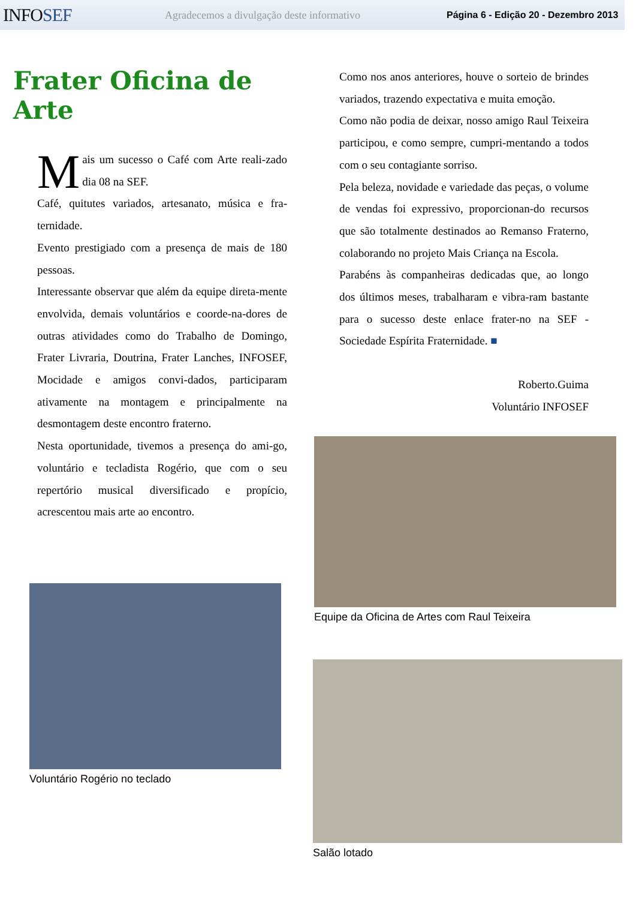INFOSEF
Agradecemos a divulgação deste informativo
Página 6 - Edição 20 - Dezembro 2013
Frater Oficina de Arte
Mais um sucesso o Café com Arte reali-zado dia 08 na SEF.
Café, quitutes variados, artesanato, música e fra-ternidade.
Evento prestigiado com a presença de mais de 180 pessoas.
Interessante observar que além da equipe direta-mente envolvida, demais voluntários e coorde-na-dores de outras atividades como do Trabalho de Domingo, Frater Livraria, Doutrina, Frater Lanches, INFOSEF, Mocidade e amigos convi-dados, participaram ativamente na montagem e principalmente na desmontagem deste encontro fraterno.
Nesta oportunidade, tivemos a presença do ami-go, voluntário e tecladista Rogério, que com o seu repertório musical diversificado e propício, acrescentou mais arte ao encontro.
Voluntário Rogério no teclado
Como nos anos anteriores, houve o sorteio de brindes variados, trazendo expectativa e muita emoção.
Como não podia de deixar, nosso amigo Raul Teixeira participou, e como sempre, cumpri-mentando a todos com o seu contagiante sorriso.
Pela beleza, novidade e variedade das peças, o volume de vendas foi expressivo, proporcionan-do recursos que são totalmente destinados ao Remanso Fraterno, colaborando no projeto Mais Criança na Escola.
Parabéns às companheiras dedicadas que, ao longo dos últimos meses, trabalharam e vibra-ram bastante para o sucesso deste enlace frater-no na SEF - Sociedade Espírita Fraternidade. ■
Roberto.Guima
Voluntário INFOSEF
Equipe da Oficina de Artes com Raul Teixeira
Salão lotado